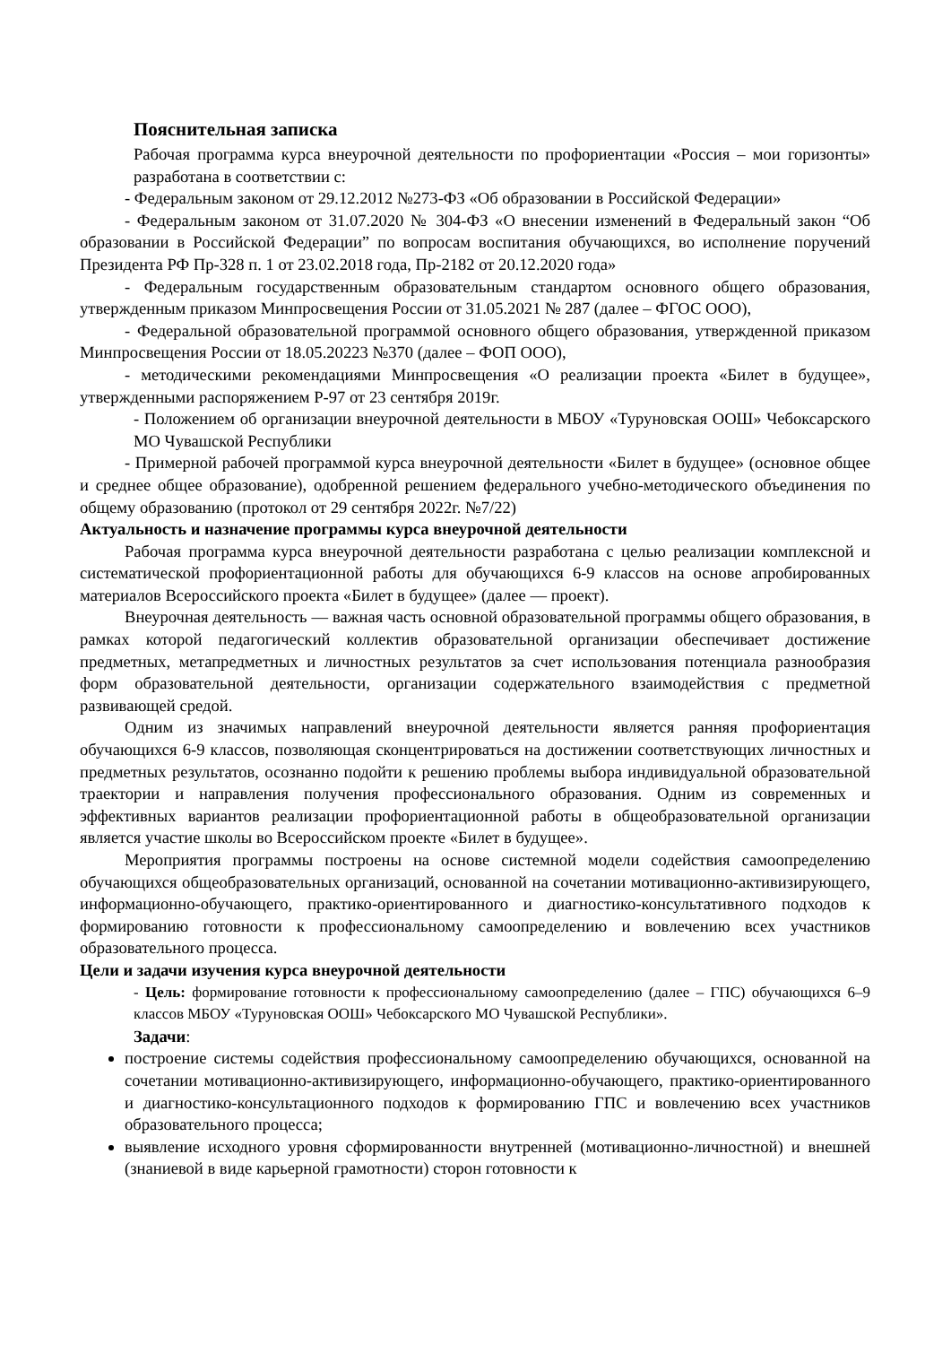Пояснительная записка
Рабочая программа курса внеурочной деятельности по профориентации «Россия – мои горизонты» разработана в соответствии с:
- Федеральным законом от 29.12.2012 №273-ФЗ «Об образовании в Российской Федерации»
- Федеральным законом от 31.07.2020 № 304-ФЗ «О внесении изменений в Федеральный закон “Об образовании в Российской Федерации” по вопросам воспитания обучающихся, во исполнение поручений Президента РФ Пр-328 п. 1 от 23.02.2018 года, Пр-2182 от 20.12.2020 года»
- Федеральным государственным образовательным стандартом основного общего образования, утвержденным приказом Минпросвещения России от 31.05.2021 № 287 (далее – ФГОС ООО),
- Федеральной образовательной программой основного общего образования, утвержденной приказом Минпросвещения России от 18.05.20223 №370 (далее – ФОП ООО),
- методическими рекомендациями Минпросвещения «О реализации проекта «Билет в будущее», утвержденными распоряжением Р-97 от 23 сентября 2019г.
- Положением об организации внеурочной деятельности в МБОУ «Туруновская ООШ» Чебоксарского МО Чувашской Республики
- Примерной рабочей программой курса внеурочной деятельности «Билет в будущее» (основное общее и среднее общее образование), одобренной решением федерального учебно-методического объединения по общему образованию (протокол от 29 сентября 2022г. №7/22)
Актуальность и назначение программы курса внеурочной деятельности
Рабочая программа курса внеурочной деятельности разработана с целью реализации комплексной и систематической профориентационной работы для обучающихся 6-9 классов на основе апробированных материалов Всероссийского проекта «Билет в будущее» (далее — проект).
Внеурочная деятельность — важная часть основной образовательной программы общего образования, в рамках которой педагогический коллектив образовательной организации обеспечивает достижение предметных, метапредметных и личностных результатов за счет использования потенциала разнообразия форм образовательной деятельности, организации содержательного взаимодействия с предметной развивающей средой.
Одним из значимых направлений внеурочной деятельности является ранняя профориентация обучающихся 6-9 классов, позволяющая сконцентрироваться на достижении соответствующих личностных и предметных результатов, осознанно подойти к решению проблемы выбора индивидуальной образовательной траектории и направления получения профессионального образования. Одним из современных и эффективных вариантов реализации профориентационной работы в общеобразовательной организации является участие школы во Всероссийском проекте «Билет в будущее».
Мероприятия программы построены на основе системной модели содействия самоопределению обучающихся общеобразовательных организаций, основанной на сочетании мотивационно-активизирующего, информационно-обучающего, практико-ориентированного и диагностико-консультативного подходов к формированию готовности к профессиональному самоопределению и вовлечению всех участников образовательного процесса.
Цели и задачи изучения курса внеурочной деятельности
- Цель: формирование готовности к профессиональному самоопределению (далее – ГПС) обучающихся 6–9 классов МБОУ «Туруновская ООШ» Чебоксарского МО Чувашской Республики».
Задачи:
построение системы содействия профессиональному самоопределению обучающихся, основанной на сочетании мотивационно-активизирующего, информационно-обучающего, практико-ориентированного и диагностико-консультационного подходов к формированию ГПС и вовлечению всех участников образовательного процесса;
выявление исходного уровня сформированности внутренней (мотивационно-личностной) и внешней (знаниевой в виде карьерной грамотности) сторон готовности к